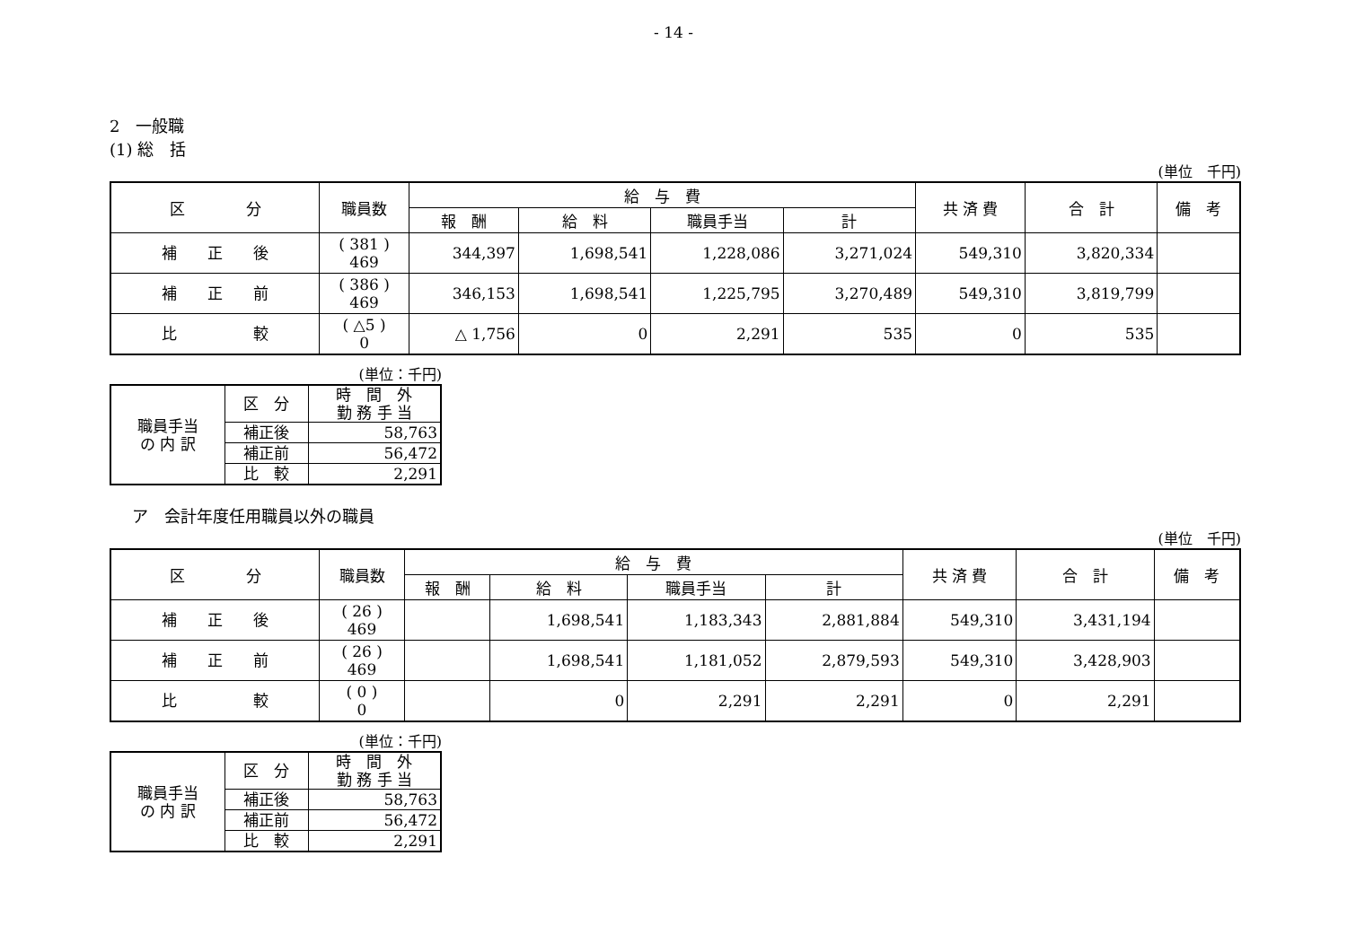- 14 -
2　一般職
(1) 総　括
(単位　千円)
| 区 分 | 職員数 | 給 与 費 | | | | 共 済 費 | 合 計 | 備 考 |
| --- | --- | --- | --- | --- | --- | --- | --- | --- |
| | | 報 酬 | 給 料 | 職員手当 | 計 | | | |
| 補 正 後 | ( 381 ) 469 | 344,397 | 1,698,541 | 1,228,086 | 3,271,024 | 549,310 | 3,820,334 | |
| 補 正 前 | ( 386 ) 469 | 346,153 | 1,698,541 | 1,225,795 | 3,270,489 | 549,310 | 3,819,799 | |
| 比 較 | ( △5 ) 0 | △ 1,756 | 0 | 2,291 | 535 | 0 | 535 | |
(単位：千円)
| 職員手当 の 内 訳 | 区 分 | 時 間 外 勤 務 手 当 |
| | 補正後 | 58,763 |
| | 補正前 | 56,472 |
| | 比 較 | 2,291 |
ア　会計年度任用職員以外の職員
(単位　千円)
| 区 分 | 職員数 | 給 与 費 | | | | 共 済 費 | 合 計 | 備 考 |
| --- | --- | --- | --- | --- | --- | --- | --- | --- |
| | | 報 酬 | 給 料 | 職員手当 | 計 | | | |
| 補 正 後 | ( 26 ) 469 | | 1,698,541 | 1,183,343 | 2,881,884 | 549,310 | 3,431,194 | |
| 補 正 前 | ( 26 ) 469 | | 1,698,541 | 1,181,052 | 2,879,593 | 549,310 | 3,428,903 | |
| 比 較 | ( 0 ) 0 | | 0 | 2,291 | 2,291 | 0 | 2,291 | |
(単位：千円)
| 職員手当 の 内 訳 | 区 分 | 時 間 外 勤 務 手 当 |
| | 補正後 | 58,763 |
| | 補正前 | 56,472 |
| | 比 較 | 2,291 |